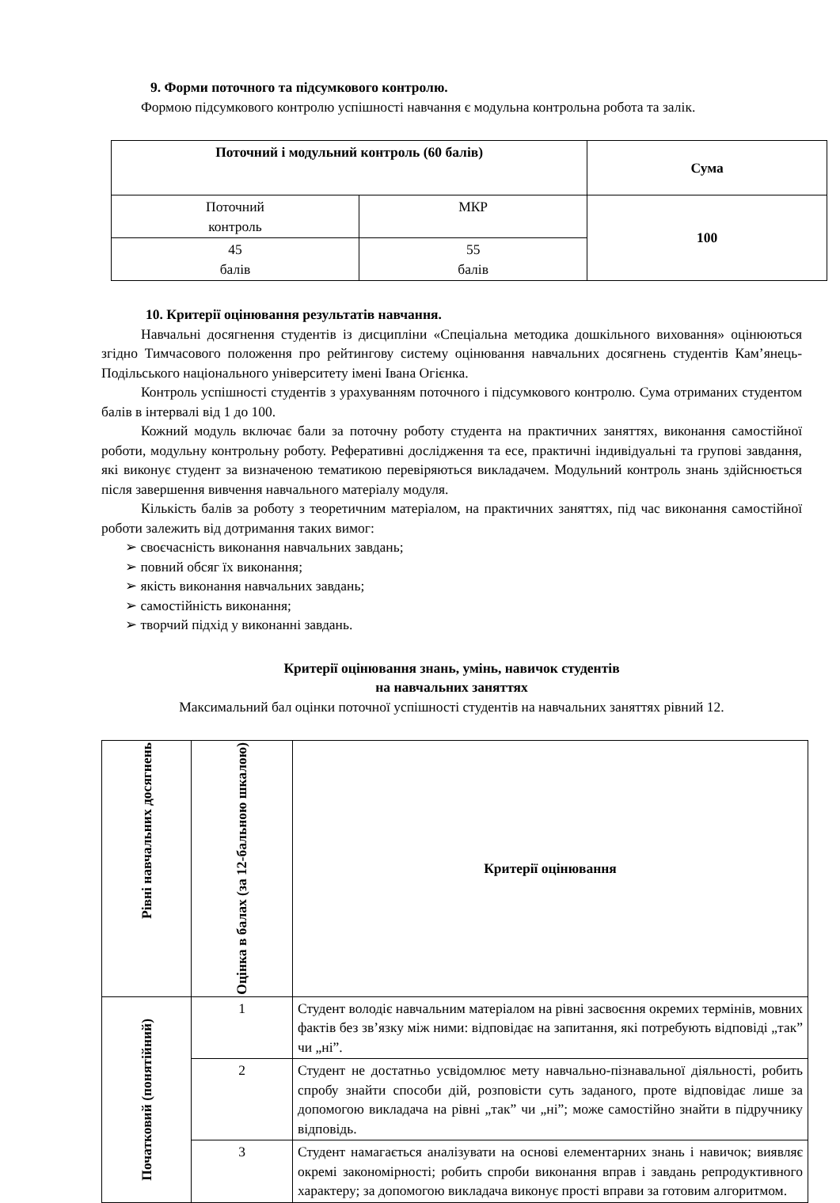9. Форми поточного та підсумкового контролю.
Формою підсумкового контролю успішності навчання є модульна контрольна робота та залік.
| Поточний і модульний контроль (60 балів) | | Сума |
| --- | --- | --- |
| Поточний контроль | МКР | 100 |
| 45 балів | 55 балів | |
10. Критерії оцінювання результатів навчання.
Навчальні досягнення студентів із дисципліни «Спеціальна методика дошкільного виховання» оцінюються згідно Тимчасового положення про рейтингову систему оцінювання навчальних досягнень студентів Кам’янець-Подільського національного університету імені Івана Огієнка.
Контроль успішності студентів з урахуванням поточного і підсумкового контролю. Сума отриманих студентом балів в інтервалі від 1 до 100.
Кожний модуль включає бали за поточну роботу студента на практичних заняттях, виконання самостійної роботи, модульну контрольну роботу. Реферативні дослідження та есе, практичні індивідуальні та групові завдання, які виконує студент за визначеною тематикою перевіряються викладачем. Модульний контроль знань здійснюється після завершення вивчення навчального матеріалу модуля.
Кількість балів за роботу з теоретичним матеріалом, на практичних заняттях, під час виконання самостійної роботи залежить від дотримання таких вимог:
➢ своєчасність виконання навчальних завдань;
➢ повний обсяг їх виконання;
➢ якість виконання навчальних завдань;
➢ самостійність виконання;
➢ творчий підхід у виконанні завдань.
Критерії оцінювання знань, умінь, навичок студентів
на навчальних заняттях
Максимальний бал оцінки поточної успішності студентів на навчальних заняттях рівний 12.
| Рівні навчальних досягнень | Оцінка в балах (за 12-бальною шкалою) | Критерії оцінювання |
| --- | --- | --- |
| Початковий (понятійний) | 1 | Студент володіє навчальним матеріалом на рівні засвоєння окремих термінів, мовних фактів без зв’язку між ними: відповідає на запитання, які потребують відповіді „так” чи „ні”. |
| | 2 | Студент не достатньо усвідомлює мету навчально-пізнавальної діяльності, робить спробу знайти способи дій, розповісти суть заданого, проте відповідає лише за допомогою викладача на рівні „так” чи „ні”; може самостійно знайти в підручнику відповідь. |
| | 3 | Студент намагається аналізувати на основі елементарних знань і навичок; виявляє окремі закономірності; робить спроби виконання вправ і завдань репродуктивного характеру; за допомогою викладача виконує прості вправи за готовим алгоритмом. |